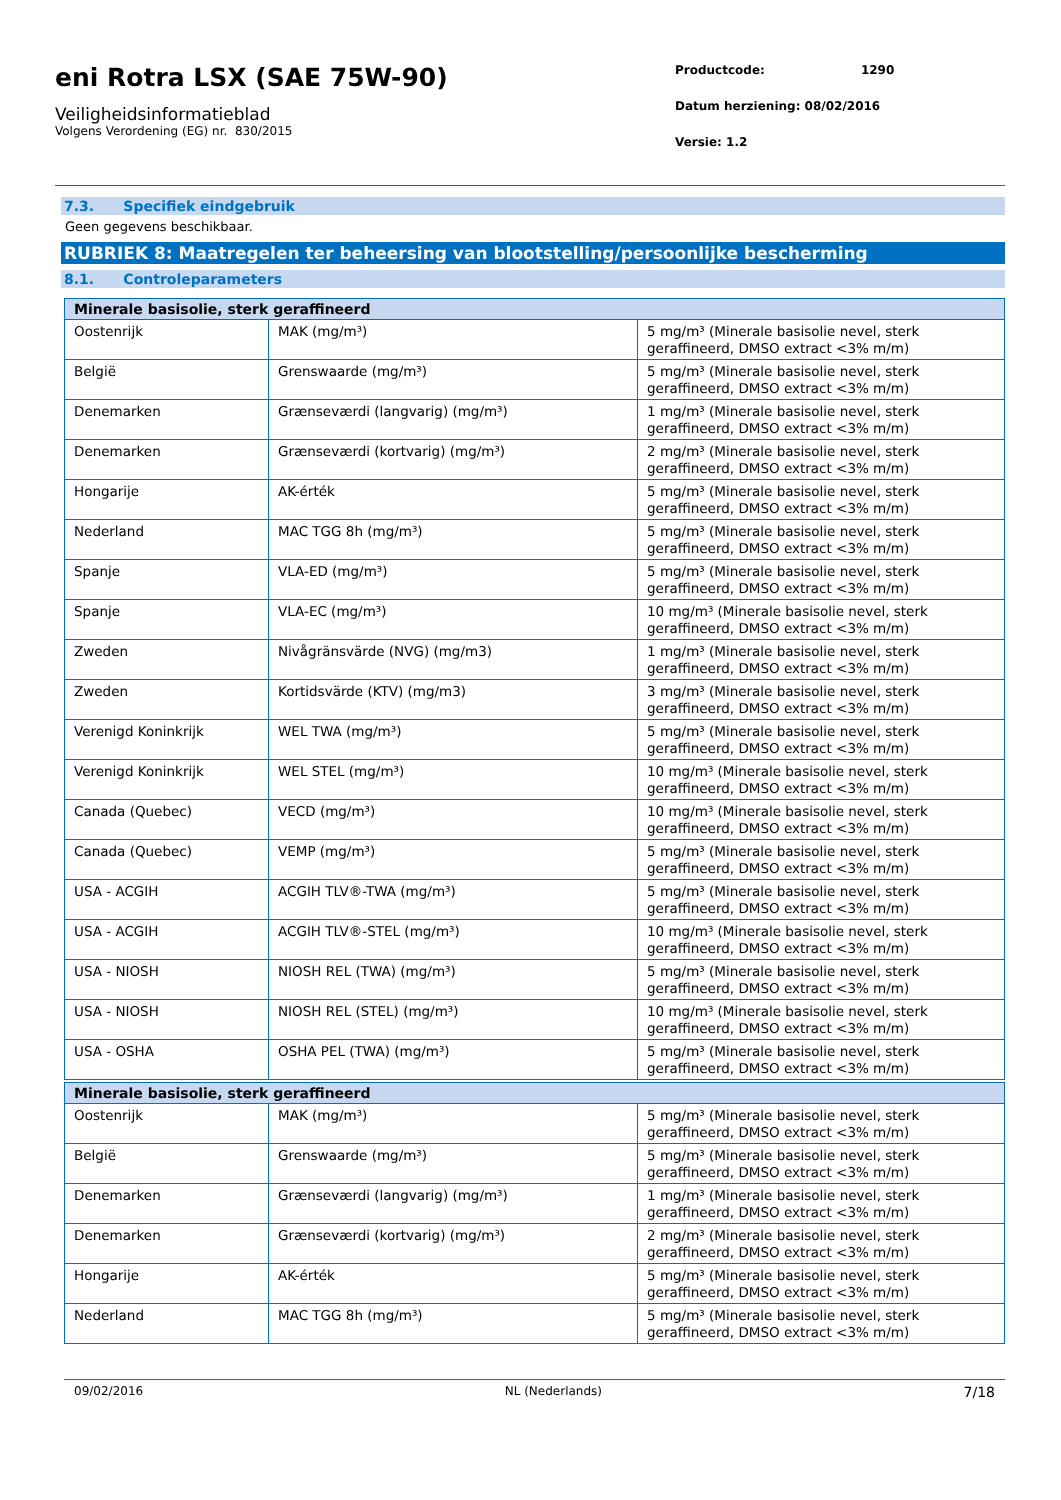eni Rotra LSX (SAE 75W-90)
Veiligheidsinformatieblad
Volgens Verordening (EG) nr. 830/2015
Productcode: 1290
Datum herziening: 08/02/2016
Versie: 1.2
7.3. Specifiek eindgebruik
Geen gegevens beschikbaar.
RUBRIEK 8: Maatregelen ter beheersing van blootstelling/persoonlijke bescherming
8.1. Controleparameters
| Minerale basisolie, sterk geraffineerd | | |
| --- | --- | --- |
| Oostenrijk | MAK (mg/m³) | 5 mg/m³ (Minerale basisolie nevel, sterk geraffineerd, DMSO extract <3% m/m) |
| België | Grenswaarde (mg/m³) | 5 mg/m³ (Minerale basisolie nevel, sterk geraffineerd, DMSO extract <3% m/m) |
| Denemarken | Grænseværdi (langvarig) (mg/m³) | 1 mg/m³ (Minerale basisolie nevel, sterk geraffineerd, DMSO extract <3% m/m) |
| Denemarken | Grænseværdi (kortvarig) (mg/m³) | 2 mg/m³ (Minerale basisolie nevel, sterk geraffineerd, DMSO extract <3% m/m) |
| Hongarije | AK-érték | 5 mg/m³ (Minerale basisolie nevel, sterk geraffineerd, DMSO extract <3% m/m) |
| Nederland | MAC TGG 8h (mg/m³) | 5 mg/m³ (Minerale basisolie nevel, sterk geraffineerd, DMSO extract <3% m/m) |
| Spanje | VLA-ED (mg/m³) | 5 mg/m³ (Minerale basisolie nevel, sterk geraffineerd, DMSO extract <3% m/m) |
| Spanje | VLA-EC (mg/m³) | 10 mg/m³ (Minerale basisolie nevel, sterk geraffineerd, DMSO extract <3% m/m) |
| Zweden | Nivågränsvärde (NVG) (mg/m3) | 1 mg/m³ (Minerale basisolie nevel, sterk geraffineerd, DMSO extract <3% m/m) |
| Zweden | Kortidsvärde (KTV) (mg/m3) | 3 mg/m³ (Minerale basisolie nevel, sterk geraffineerd, DMSO extract <3% m/m) |
| Verenigd Koninkrijk | WEL TWA (mg/m³) | 5 mg/m³ (Minerale basisolie nevel, sterk geraffineerd, DMSO extract <3% m/m) |
| Verenigd Koninkrijk | WEL STEL (mg/m³) | 10 mg/m³ (Minerale basisolie nevel, sterk geraffineerd, DMSO extract <3% m/m) |
| Canada (Quebec) | VECD (mg/m³) | 10 mg/m³ (Minerale basisolie nevel, sterk geraffineerd, DMSO extract <3% m/m) |
| Canada (Quebec) | VEMP (mg/m³) | 5 mg/m³ (Minerale basisolie nevel, sterk geraffineerd, DMSO extract <3% m/m) |
| USA - ACGIH | ACGIH TLV®-TWA (mg/m³) | 5 mg/m³ (Minerale basisolie nevel, sterk geraffineerd, DMSO extract <3% m/m) |
| USA - ACGIH | ACGIH TLV®-STEL (mg/m³) | 10 mg/m³ (Minerale basisolie nevel, sterk geraffineerd, DMSO extract <3% m/m) |
| USA - NIOSH | NIOSH REL (TWA) (mg/m³) | 5 mg/m³ (Minerale basisolie nevel, sterk geraffineerd, DMSO extract <3% m/m) |
| USA - NIOSH | NIOSH REL (STEL) (mg/m³) | 10 mg/m³ (Minerale basisolie nevel, sterk geraffineerd, DMSO extract <3% m/m) |
| USA - OSHA | OSHA PEL (TWA) (mg/m³) | 5 mg/m³ (Minerale basisolie nevel, sterk geraffineerd, DMSO extract <3% m/m) |
| Minerale basisolie, sterk geraffineerd | | |
| --- | --- | --- |
| Oostenrijk | MAK (mg/m³) | 5 mg/m³ (Minerale basisolie nevel, sterk geraffineerd, DMSO extract <3% m/m) |
| België | Grenswaarde (mg/m³) | 5 mg/m³ (Minerale basisolie nevel, sterk geraffineerd, DMSO extract <3% m/m) |
| Denemarken | Grænseværdi (langvarig) (mg/m³) | 1 mg/m³ (Minerale basisolie nevel, sterk geraffineerd, DMSO extract <3% m/m) |
| Denemarken | Grænseværdi (kortvarig) (mg/m³) | 2 mg/m³ (Minerale basisolie nevel, sterk geraffineerd, DMSO extract <3% m/m) |
| Hongarije | AK-érték | 5 mg/m³ (Minerale basisolie nevel, sterk geraffineerd, DMSO extract <3% m/m) |
| Nederland | MAC TGG 8h (mg/m³) | 5 mg/m³ (Minerale basisolie nevel, sterk geraffineerd, DMSO extract <3% m/m) |
09/02/2016 NL (Nederlands) 7/18